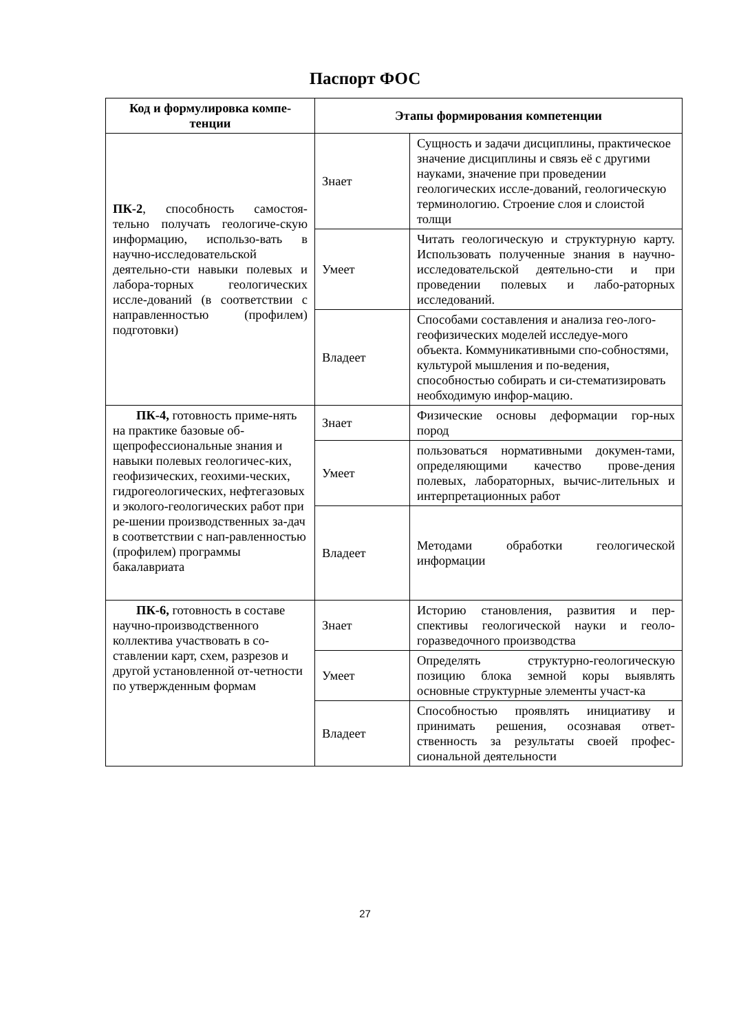Паспорт ФОС
| Код и формулировка компе-тенции | Этапы формирования компетенции | |
| --- | --- | --- |
| ПК-2 , способность самостоя-тельно получать геологиче-скую информацию, использо-вать в научно-исследовательской деятельно-сти навыки полевых и лабора-торных геологических иссле-дований (в соответствии с направленностью (профилем) подготовки) | Знает | Сущность и задачи дисциплины, практическое значение дисциплины и связь её с другими науками, значение при проведении геологических иссле-дований, геологическую терминологию. Строение слоя и слоистой толщи |
| | Умеет | Читать геологическую и структурную карту. Использовать полученные знания в научно-исследовательской деятельно-сти и при проведении полевых и лабо-раторных исследований. |
| | Владеет | Способами составления и анализа гео-лого-геофизических моделей исследуе-мого объекта. Коммуникативными спо-собностями, культурой мышления и по-ведения, способностью собирать и си-стематизировать необходимую инфор-мацию. |
| ПК-4, готовность приме-нять на практике базовые об-щепрофессиональные знания и навыки полевых геологичес-ких, геофизических, геохими-ческих, гидрогеологических, нефтегазовых и эколого-геологических работ при ре-шении производственных за-дач в соответствии с нап-равленностью (профилем) программы бакалавриата | Знает | Физические основы деформации гор-ных пород |
| | Умеет | пользоваться нормативными докумен-тами, определяющими качество прове-дения полевых, лабораторных, вычис-лительных и интерпретационных работ |
| | Владеет | Методами обработки геологической информации |
| ПК-6, готовность в составе научно-производственного коллектива участвовать в со-ставлении карт, схем, разрезов и другой установленной от-четности по утвержденным формам | Знает | Историю становления, развития и пер-спективы геологической науки и геоло-горазведочного производства |
| | Умеет | Определять структурно-геологическую позицию блока земной коры выявлять основные структурные элементы участ-ка |
| | Владеет | Способностью проявлять инициативу и принимать решения, осознавая ответ-ственность за результаты своей профес-сиональной деятельности |
27